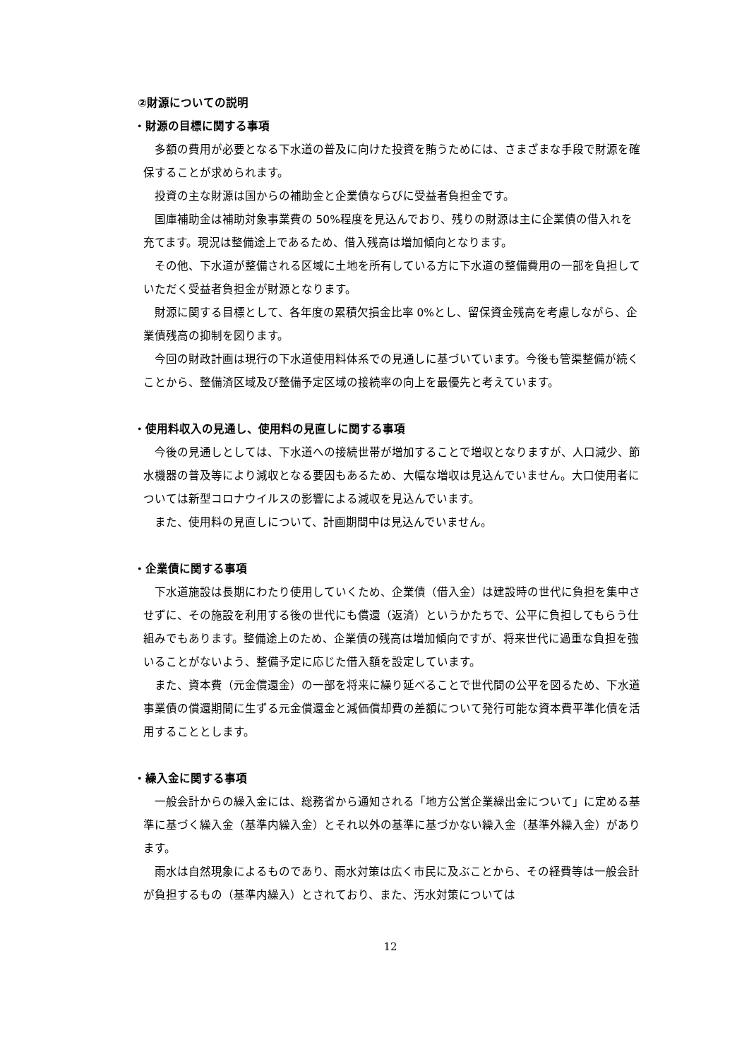②財源についての説明
・財源の目標に関する事項
多額の費用が必要となる下水道の普及に向けた投資を賄うためには、さまざまな手段で財源を確保することが求められます。
投資の主な財源は国からの補助金と企業債ならびに受益者負担金です。
国庫補助金は補助対象事業費の 50%程度を見込んでおり、残りの財源は主に企業債の借入れを充てます。現況は整備途上であるため、借入残高は増加傾向となります。
その他、下水道が整備される区域に土地を所有している方に下水道の整備費用の一部を負担していただく受益者負担金が財源となります。
財源に関する目標として、各年度の累積欠損金比率 0%とし、留保資金残高を考慮しながら、企業債残高の抑制を図ります。
今回の財政計画は現行の下水道使用料体系での見通しに基づいています。今後も管渠整備が続くことから、整備済区域及び整備予定区域の接続率の向上を最優先と考えています。
・使用料収入の見通し、使用料の見直しに関する事項
今後の見通しとしては、下水道への接続世帯が増加することで増収となりますが、人口減少、節水機器の普及等により減収となる要因もあるため、大幅な増収は見込んでいません。大口使用者については新型コロナウイルスの影響による減収を見込んでいます。
また、使用料の見直しについて、計画期間中は見込んでいません。
・企業債に関する事項
下水道施設は長期にわたり使用していくため、企業債（借入金）は建設時の世代に負担を集中させずに、その施設を利用する後の世代にも償還（返済）というかたちで、公平に負担してもらう仕組みでもあります。整備途上のため、企業債の残高は増加傾向ですが、将来世代に過重な負担を強いることがないよう、整備予定に応じた借入額を設定しています。
また、資本費（元金償還金）の一部を将来に繰り延べることで世代間の公平を図るため、下水道事業債の償還期間に生ずる元金償還金と減価償却費の差額について発行可能な資本費平準化債を活用することとします。
・繰入金に関する事項
一般会計からの繰入金には、総務省から通知される「地方公営企業繰出金について」に定める基準に基づく繰入金（基準内繰入金）とそれ以外の基準に基づかない繰入金（基準外繰入金）があります。
雨水は自然現象によるものであり、雨水対策は広く市民に及ぶことから、その経費等は一般会計が負担するもの（基準内繰入）とされており、また、汚水対策については
12